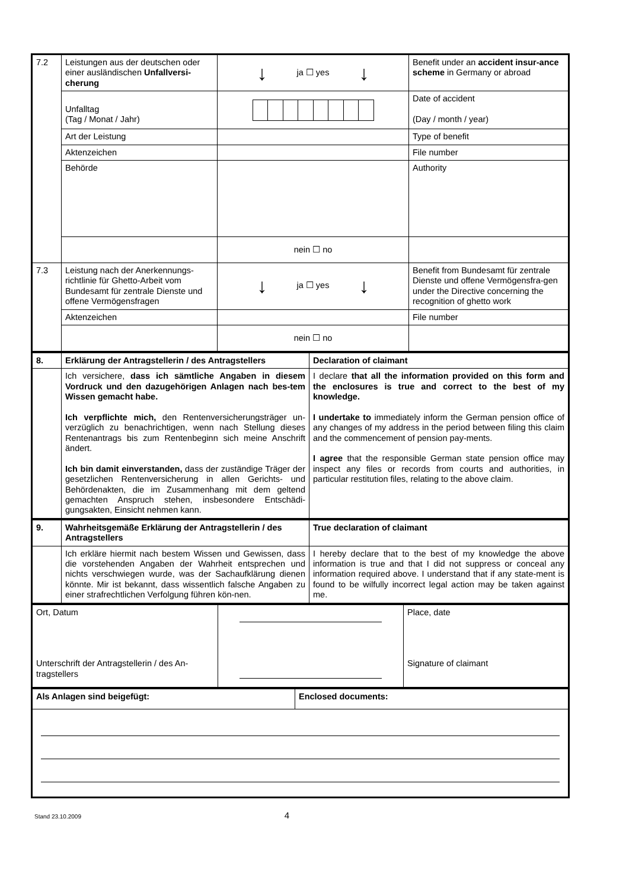| 7.2 | Leistungen aus der deutschen oder einer ausländischen Unfallversi-cherung | ↓ ja ☐ yes ↓ | Benefit under an accident insur-ance scheme in Germany or abroad |
| | Unfalltag (Tag / Monat / Jahr) | | Date of accident (Day / month / year) |
| | Art der Leistung | | Type of benefit |
| | Aktenzeichen | | File number |
| | Behörde | | Authority |
| | | nein ☐ no | |
| 7.3 | Leistung nach der Anerkennungs-richtlinie für Ghetto-Arbeit vom Bundesamt für zentrale Dienste und offene Vermögensfragen | ↓ ja ☐ yes ↓ | Benefit from Bundesamt für zentrale Dienste und offene Vermögensfra-gen under the Directive concerning the recognition of ghetto work |
| | Aktenzeichen | | File number |
| | | nein ☐ no | |
| 8. | Erklärung der Antragstellerin / des Antragstellers | Declaration of claimant |
| | Ich versichere, dass ich sämtliche Angaben in diesem Vordruck und den dazugehörigen Anlagen nach bes-tem Wissen gemacht habe. Ich verpflichte mich, den Rentenversicherungsträger un-verzüglich zu benachrichtigen, wenn nach Stellung dieses Rentenantrags bis zum Rentenbeginn sich meine Anschrift ändert. Ich bin damit einverstanden, dass der zuständige Träger der gesetzlichen Rentenversicherung in allen Gerichts- und Behördenakten, die im Zusammenhang mit dem geltend gemachten Anspruch stehen, insbesondere Entschädi-gungsakten, Einsicht nehmen kann. | I declare that all the information provided on this form and the enclosures is true and correct to the best of my knowledge. I undertake to immediately inform the German pension office of any changes of my address in the period between filing this claim and the commencement of pension pay-ments. I agree that the responsible German state pension office may inspect any files or records from courts and authorities, in particular restitution files, relating to the above claim. |
| 9. | Wahrheitsgemäße Erklärung der Antragstellerin / des Antragstellers | True declaration of claimant |
| | Ich erkläre hiermit nach bestem Wissen und Gewissen, dass die vorstehenden Angaben der Wahrheit entsprechen und nichts verschwiegen wurde, was der Sachaufklärung dienen könnte. Mir ist bekannt, dass wissentlich falsche Angaben zu einer strafrechtlichen Verfolgung führen kön-nen. | I hereby declare that to the best of my knowledge the above information is true and that I did not suppress or conceal any information required above. I understand that if any state-ment is found to be wilfully incorrect legal action may be taken against me. |
| Ort, Datum Unterschrift der Antragstellerin / des An-tragstellers | | Place, date Signature of claimant |
| Als Anlagen sind beigefügt: | Enclosed documents: |
Stand 23.10.2009 4